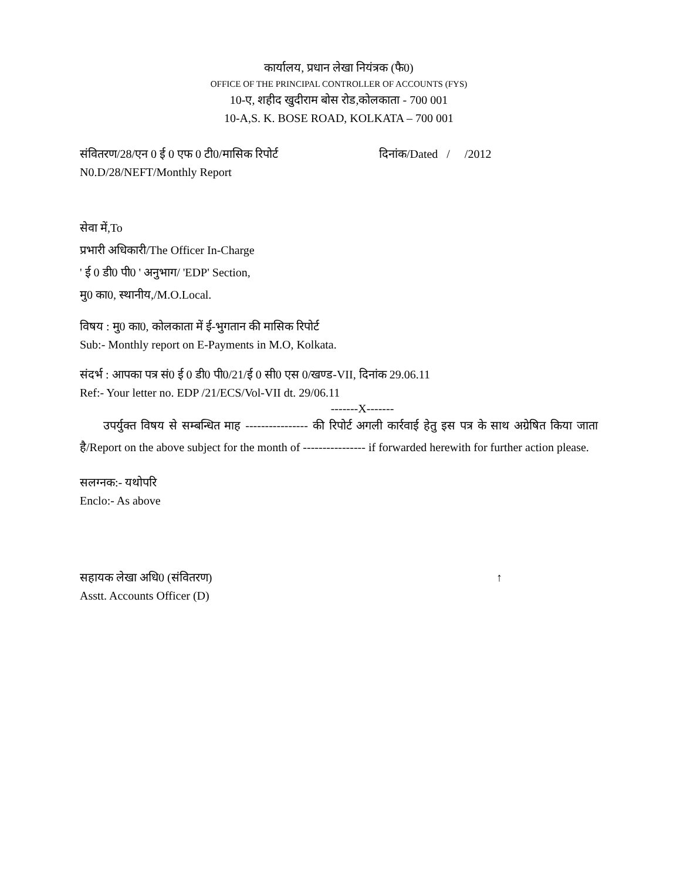कार्यालय, प्रधान लेखा नियंत्रक (फै0)
OFFICE OF THE PRINCIPAL CONTROLLER OF ACCOUNTS (FYS)
10-ए, शहीद खुदीराम बोस रोड,कोलकाता - 700 001
10-A,S. K. BOSE ROAD, KOLKATA – 700 001
संवितरण/28/एन 0 ई 0 एफ 0 टी0/मासिक रिपोर्ट दिनांक/Dated / /2012
N0.D/28/NEFT/Monthly Report
सेवा में,To
प्रभारी अधिकारी/The Officer In-Charge
' ई 0 डी0 पी0 ' अनुभाग/ 'EDP' Section,
मु0 का0, स्थानीय,/M.O.Local.
विषय : मु0 का0, कोलकाता में ई-भुगतान की मासिक रिपोर्ट
Sub:- Monthly report on E-Payments in M.O, Kolkata.
संदर्भ : आपका पत्र सं0 ई 0 डी0 पी0/21/ई 0 सी0 एस 0/खण्ड-VII, दिनांक 29.06.11
Ref:- Your letter no. EDP /21/ECS/Vol-VII dt. 29/06.11
-------X-------
उपर्युक्त विषय से सम्बन्धित माह ---------------- की रिपोर्ट अगली कार्रवाई हेतु इस पत्र के साथ अग्रेषित किया जाता है/Report on the above subject for the month of ---------------- if forwarded herewith for further action please.
सलग्नक:- यथोपरि
Enclo:- As above
सहायक लेखा अधि0 (संवितरण) ↑
Asstt. Accounts Officer (D)